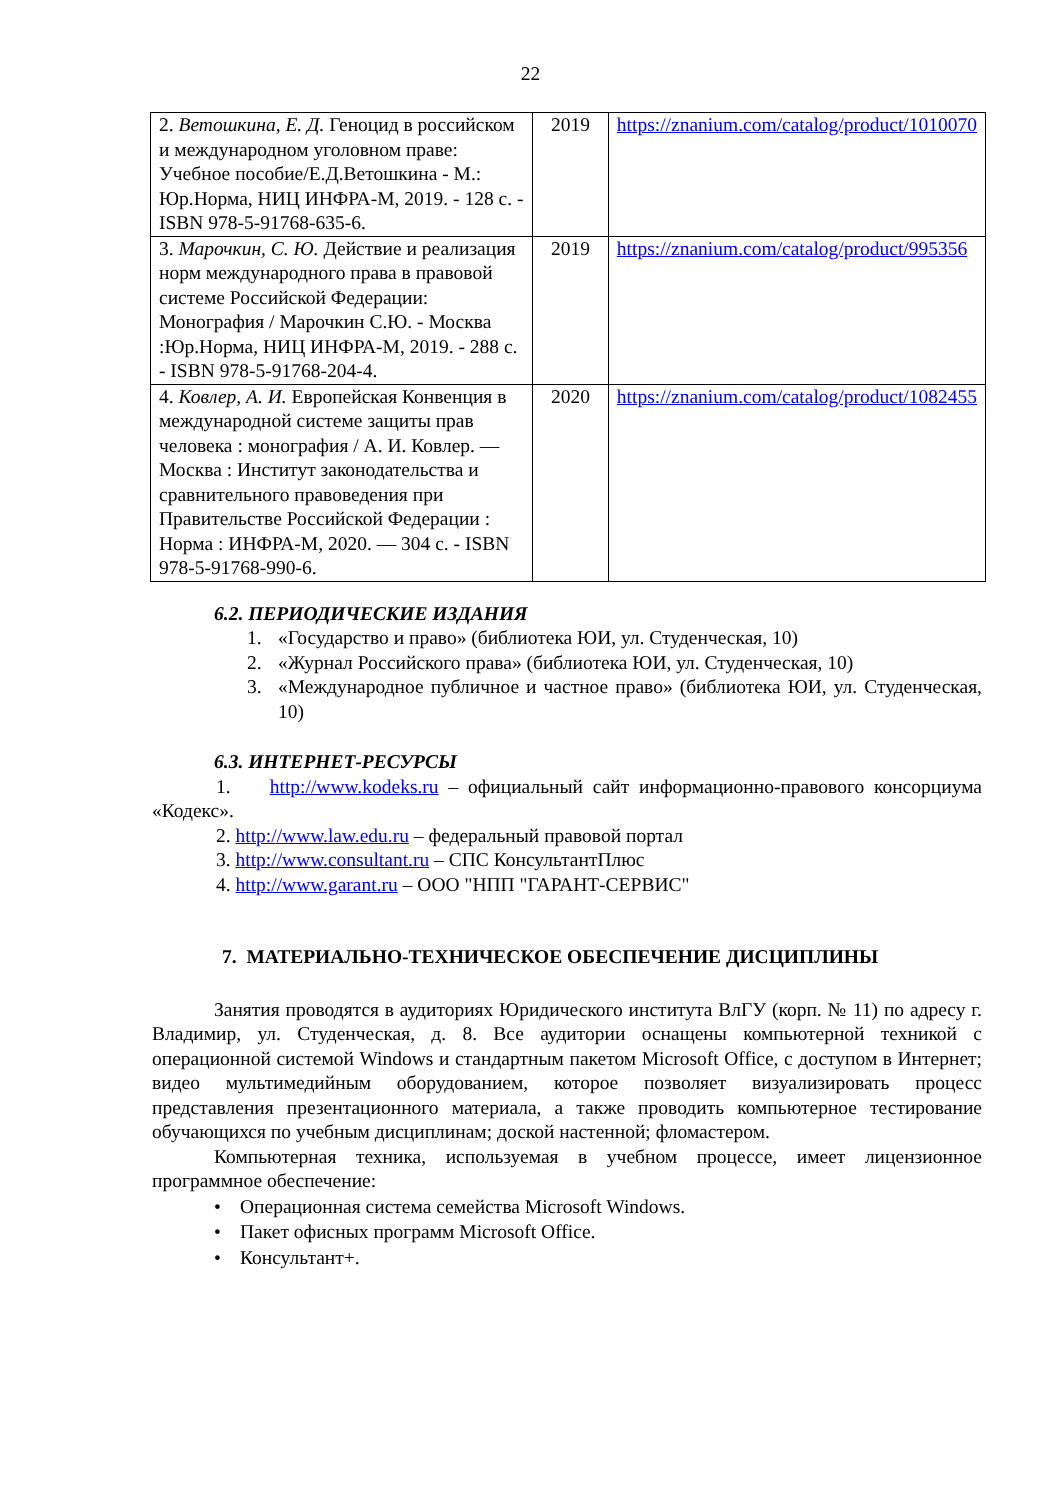22
| 2. Ветошкина, Е. Д. Геноцид в российском и международном уголовном праве: Учебное пособие/Е.Д.Ветошкина - М.: Юр.Норма, НИЦ ИНФРА-М, 2019. - 128 с. - ISBN 978-5-91768-635-6. | 2019 | https://znanium.com/catalog/product/1010070 |
| 3. Марочкин, С. Ю. Действие и реализация норм международного права в правовой системе Российской Федерации: Монография / Марочкин С.Ю. - Москва :Юр.Норма, НИЦ ИНФРА-М, 2019. - 288 с. - ISBN 978-5-91768-204-4. | 2019 | https://znanium.com/catalog/product/995356 |
| 4. Ковлер, А. И. Европейская Конвенция в международной системе защиты прав человека : монография / А. И. Ковлер. — Москва : Институт законодательства и сравнительного правоведения при Правительстве Российской Федерации : Норма : ИНФРА-М, 2020. — 304 с. - ISBN 978-5-91768-990-6. | 2020 | https://znanium.com/catalog/product/1082455 |
6.2. ПЕРИОДИЧЕСКИЕ ИЗДАНИЯ
1. «Государство и право» (библиотека ЮИ, ул. Студенческая, 10)
2. «Журнал Российского права» (библиотека ЮИ, ул. Студенческая, 10)
3. «Международное публичное и частное право» (библиотека ЮИ, ул. Студенческая, 10)
6.3. ИНТЕРНЕТ-РЕСУРСЫ
1. http://www.kodeks.ru – официальный сайт информационно-правового консорциума «Кодекс».
2. http://www.law.edu.ru – федеральный правовой портал
3. http://www.consultant.ru – СПС КонсультантПлюс
4. http://www.garant.ru – ООО "НПП "ГАРАНТ-СЕРВИС"
7. МАТЕРИАЛЬНО-ТЕХНИЧЕСКОЕ ОБЕСПЕЧЕНИЕ ДИСЦИПЛИНЫ
Занятия проводятся в аудиториях Юридического института ВлГУ (корп. № 11) по адресу г. Владимир, ул. Студенческая, д. 8. Все аудитории оснащены компьютерной техникой с операционной системой Windows и стандартным пакетом Microsoft Office, с доступом в Интернет; видео мультимедийным оборудованием, которое позволяет визуализировать процесс представления презентационного материала, а также проводить компьютерное тестирование обучающихся по учебным дисциплинам; доской настенной; флом­астером.
Компьютерная техника, используемая в учебном процессе, имеет лицензионное программное обеспечение:
• Операционная система семейства Microsoft Windows.
• Пакет офисных программ Microsoft Office.
• Консультант+.